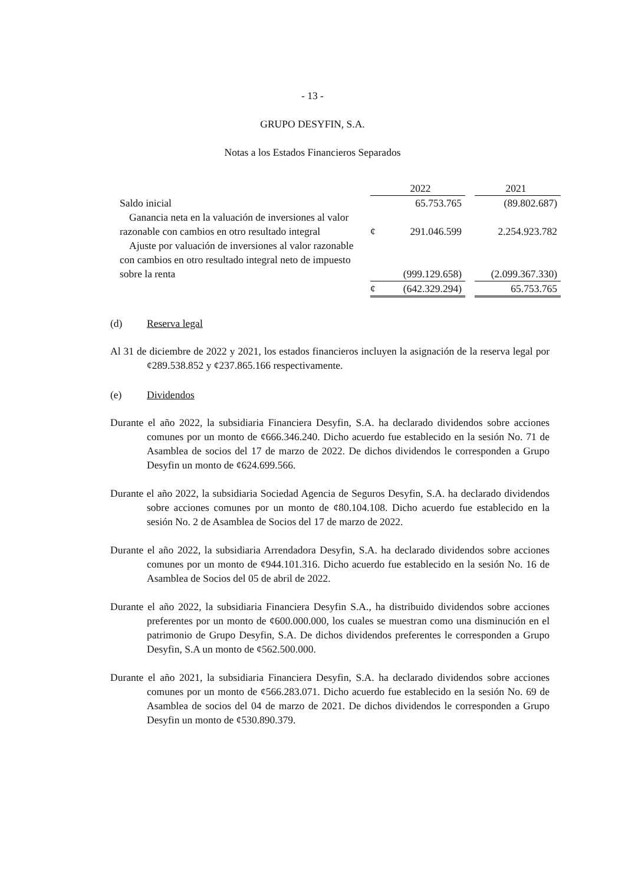- 13 -
GRUPO DESYFIN, S.A.
Notas a los Estados Financieros Separados
| | | 2022 | | 2021 |
| Saldo inicial | | 65.753.765 | | (89.802.687) |
| Ganancia neta en la valuación de inversiones al valor razonable con cambios en otro resultado integral | ¢ | 291.046.599 | | 2.254.923.782 |
| Ajuste por valuación de inversiones al valor razonable con cambios en otro resultado integral neto de impuesto sobre la renta | | (999.129.658) | | (2.099.367.330) |
| | ¢ | (642.329.294) | | 65.753.765 |
(d) Reserva legal
Al 31 de diciembre de 2022 y 2021, los estados financieros incluyen la asignación de la reserva legal por ¢289.538.852 y ¢237.865.166 respectivamente.
(e) Dividendos
Durante el año 2022, la subsidiaria Financiera Desyfin, S.A. ha declarado dividendos sobre acciones comunes por un monto de ¢666.346.240. Dicho acuerdo fue establecido en la sesión No. 71 de Asamblea de socios del 17 de marzo de 2022. De dichos dividendos le corresponden a Grupo Desyfin un monto de ¢624.699.566.
Durante el año 2022, la subsidiaria Sociedad Agencia de Seguros Desyfin, S.A. ha declarado dividendos sobre acciones comunes por un monto de ¢80.104.108. Dicho acuerdo fue establecido en la sesión No. 2 de Asamblea de Socios del 17 de marzo de 2022.
Durante el año 2022, la subsidiaria Arrendadora Desyfin, S.A. ha declarado dividendos sobre acciones comunes por un monto de ¢944.101.316. Dicho acuerdo fue establecido en la sesión No. 16 de Asamblea de Socios del 05 de abril de 2022.
Durante el año 2022, la subsidiaria Financiera Desyfin S.A., ha distribuido dividendos sobre acciones preferentes por un monto de ¢600.000.000, los cuales se muestran como una disminución en el patrimonio de Grupo Desyfin, S.A. De dichos dividendos preferentes le corresponden a Grupo Desyfin, S.A un monto de ¢562.500.000.
Durante el año 2021, la subsidiaria Financiera Desyfin, S.A. ha declarado dividendos sobre acciones comunes por un monto de ¢566.283.071. Dicho acuerdo fue establecido en la sesión No. 69 de Asamblea de socios del 04 de marzo de 2021. De dichos dividendos le corresponden a Grupo Desyfin un monto de ¢530.890.379.